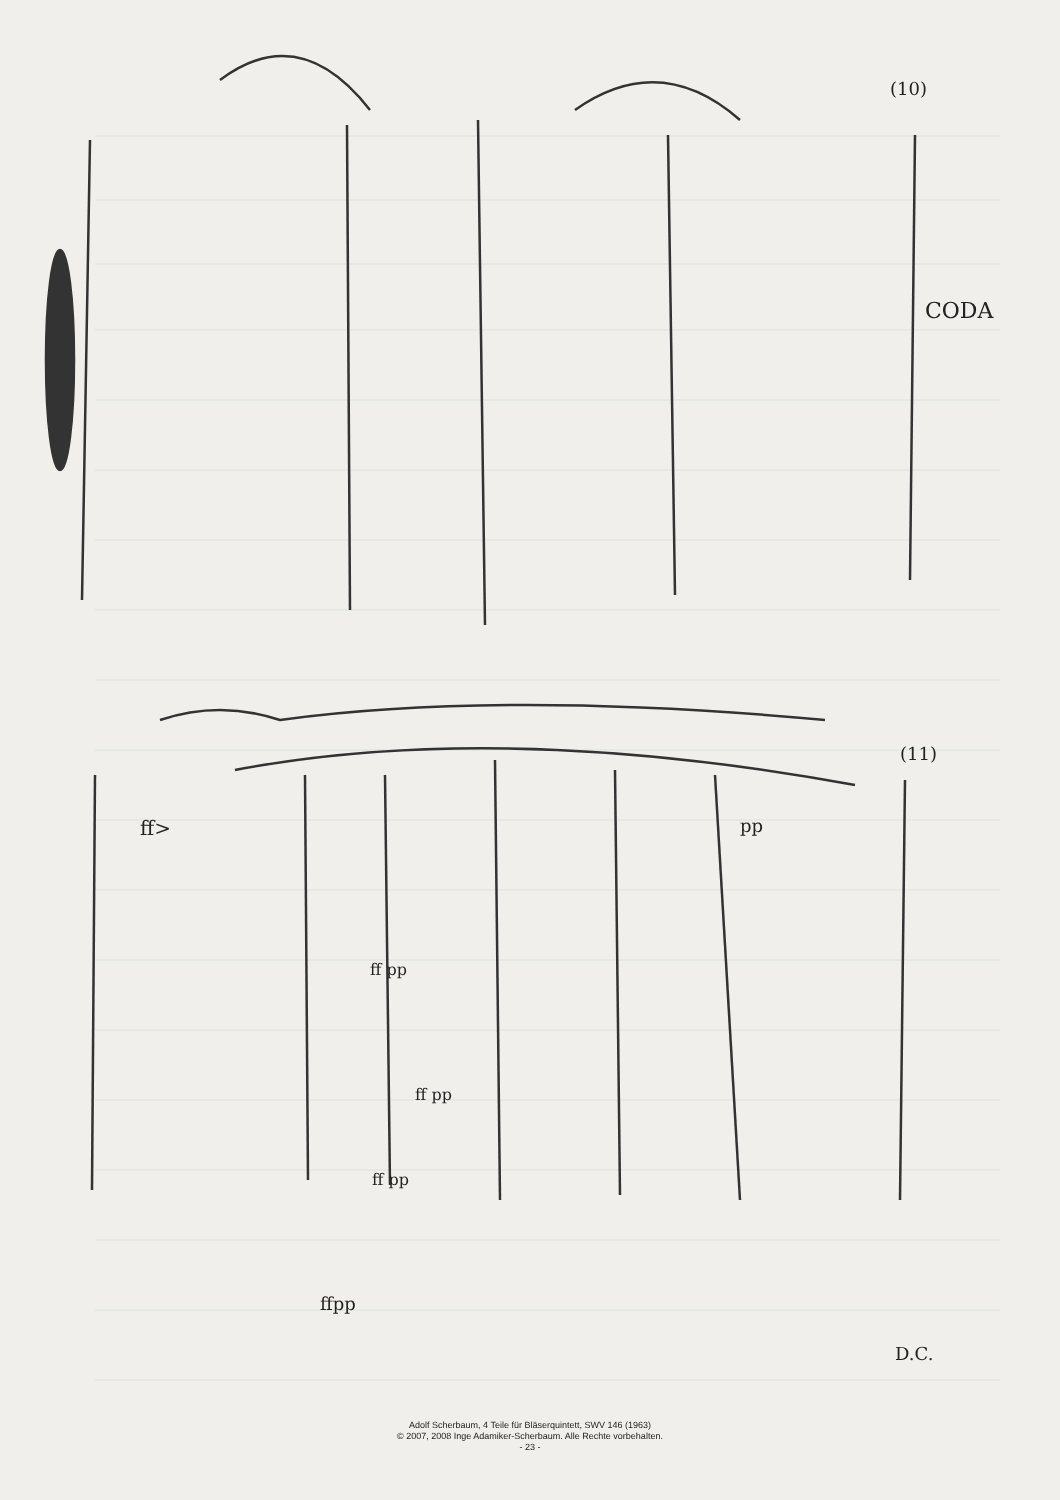(10)
CODA
ff>
pp
ff pp
ff pp
ff pp
ffpp
D.C.
(11)
Adolf Scherbaum, 4 Teile für Bläserquintett, SWV 146 (1963)
© 2007, 2008 Inge Adamiker-Scherbaum. Alle Rechte vorbehalten.
- 23 -